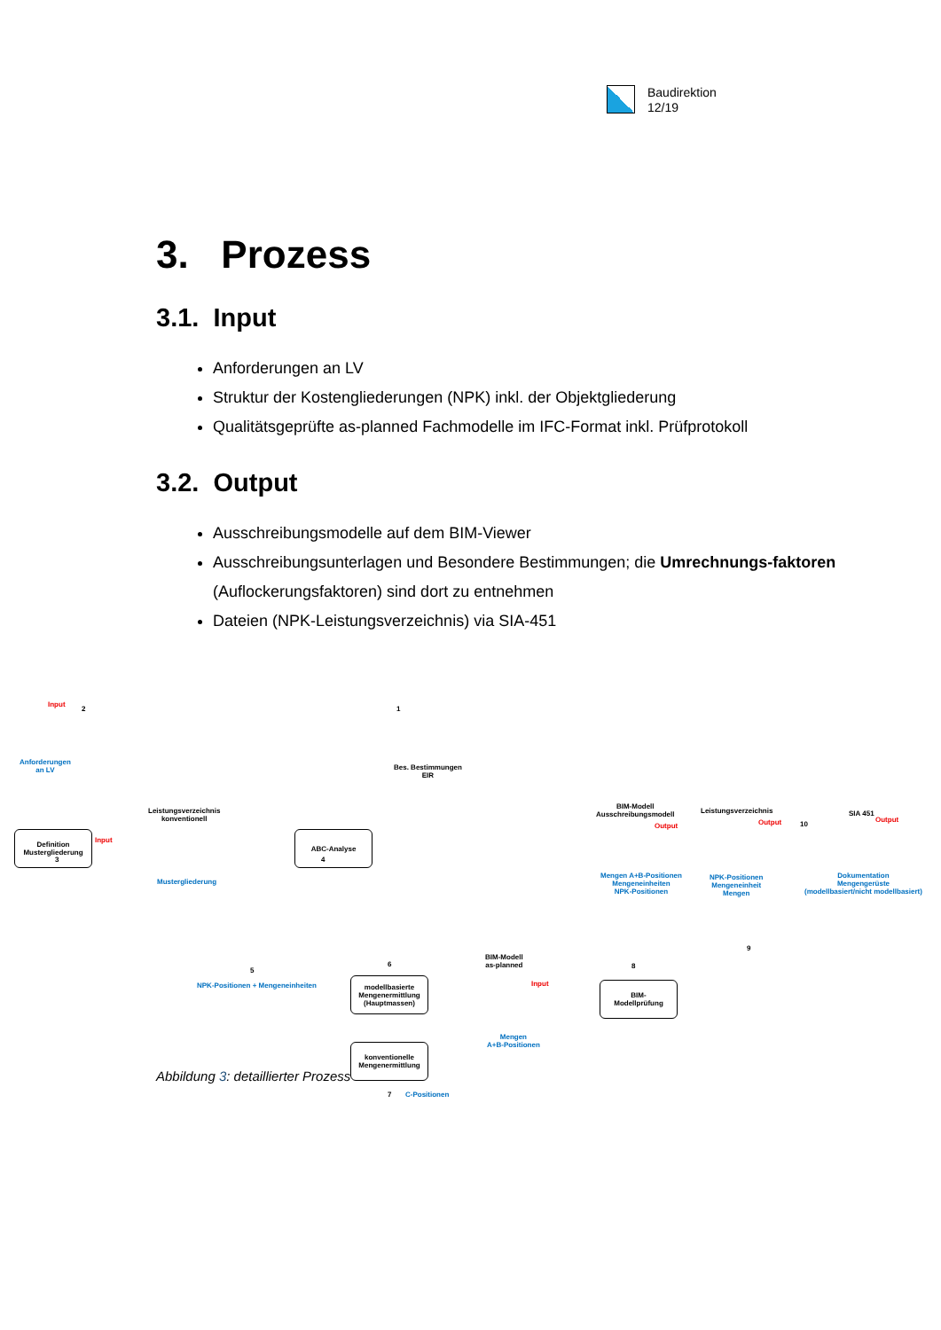Baudirektion
12/19
3. Prozess
3.1. Input
Anforderungen an LV
Struktur der Kostengliederungen (NPK) inkl. der Objektgliederung
Qualitätsgeprüfte as-planned Fachmodelle im IFC-Format inkl. Prüfprotokoll
3.2. Output
Ausschreibungsmodelle auf dem BIM-Viewer
Ausschreibungsunterlagen und Besondere Bestimmungen; die Umrechnungs-faktoren (Auflockerungsfaktoren) sind dort zu entnehmen
Dateien (NPK-Leistungsverzeichnis) via SIA-451
Input
2
Anforderungen
an LV
1
Bes. Bestimmungen
EIR
3
Definition
Mustergliederung
Input
Leistungsverzeichnis
konventionell
Mustergliederung
4
ABC-Analyse
5
NPK-Positionen + Mengeneinheiten
6
modellbasierte
Mengenermittlung
(Hauptmassen)
konventionelle
Mengenermittlung
7 C-Positionen
BIM-Modell
as-planned
Input
Mengen
A+B-Positionen
8
BIM-
Modellprüfung
BIM-Modell
Ausschreibungsmodell
Output
Mengen A+B-Positionen
Mengeneinheiten
NPK-Positionen
Leistungsverzeichnis
Output 10
NPK-Positionen
Mengeneinheit
Mengen
9
SIA 451
Output
Dokumentation
Mengengerüste
(modellbasiert/nicht modellbasiert)
Abbildung 3: detaillierter Prozess